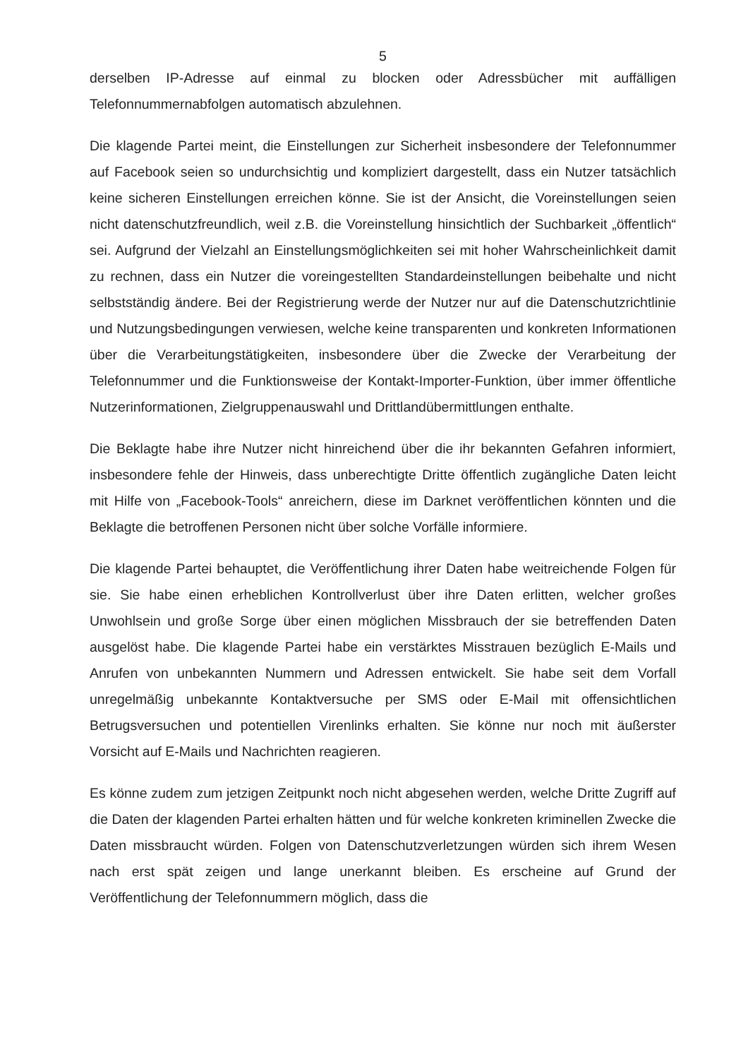5
derselben IP-Adresse auf einmal zu blocken oder Adressbücher mit auffälligen Telefonnummernabfolgen automatisch abzulehnen.
Die klagende Partei meint, die Einstellungen zur Sicherheit insbesondere der Telefonnummer auf Facebook seien so undurchsichtig und kompliziert dargestellt, dass ein Nutzer tatsächlich keine sicheren Einstellungen erreichen könne. Sie ist der Ansicht, die Voreinstellungen seien nicht datenschutzfreundlich, weil z.B. die Voreinstellung hinsichtlich der Suchbarkeit „öffentlich“ sei. Aufgrund der Vielzahl an Einstellungsmöglichkeiten sei mit hoher Wahrscheinlichkeit damit zu rechnen, dass ein Nutzer die voreingestellten Standardeinstellungen beibehalte und nicht selbstständig ändere. Bei der Registrierung werde der Nutzer nur auf die Datenschutzrichtlinie und Nutzungsbedingungen verwiesen, welche keine transparenten und konkreten Informationen über die Verarbeitungstätigkeiten, insbesondere über die Zwecke der Verarbeitung der Telefonnummer und die Funktionsweise der Kontakt-Importer-Funktion, über immer öffentliche Nutzerinformationen, Zielgruppenauswahl und Drittlandübermittlungen enthalte.
Die Beklagte habe ihre Nutzer nicht hinreichend über die ihr bekannten Gefahren informiert, insbesondere fehle der Hinweis, dass unberechtigte Dritte öffentlich zugängliche Daten leicht mit Hilfe von „Facebook-Tools“ anreichern, diese im Darknet veröffentlichen könnten und die Beklagte die betroffenen Personen nicht über solche Vorfälle informiere.
Die klagende Partei behauptet, die Veröffentlichung ihrer Daten habe weitreichende Folgen für sie. Sie habe einen erheblichen Kontrollverlust über ihre Daten erlitten, welcher großes Unwohlsein und große Sorge über einen möglichen Missbrauch der sie betreffenden Daten ausgelöst habe. Die klagende Partei habe ein verstärktes Misstrauen bezüglich E-Mails und Anrufen von unbekannten Nummern und Adressen entwickelt. Sie habe seit dem Vorfall unregelmäßig unbekannte Kontaktversuche per SMS oder E-Mail mit offensichtlichen Betrugsversuchen und potentiellen Virenlinks erhalten. Sie könne nur noch mit äußerster Vorsicht auf E-Mails und Nachrichten reagieren.
Es könne zudem zum jetzigen Zeitpunkt noch nicht abgesehen werden, welche Dritte Zugriff auf die Daten der klagenden Partei erhalten hätten und für welche konkreten kriminellen Zwecke die Daten missbraucht würden. Folgen von Datenschutzverletzungen würden sich ihrem Wesen nach erst spät zeigen und lange unerkannt bleiben. Es erscheine auf Grund der Veröffentlichung der Telefonnummern möglich, dass die